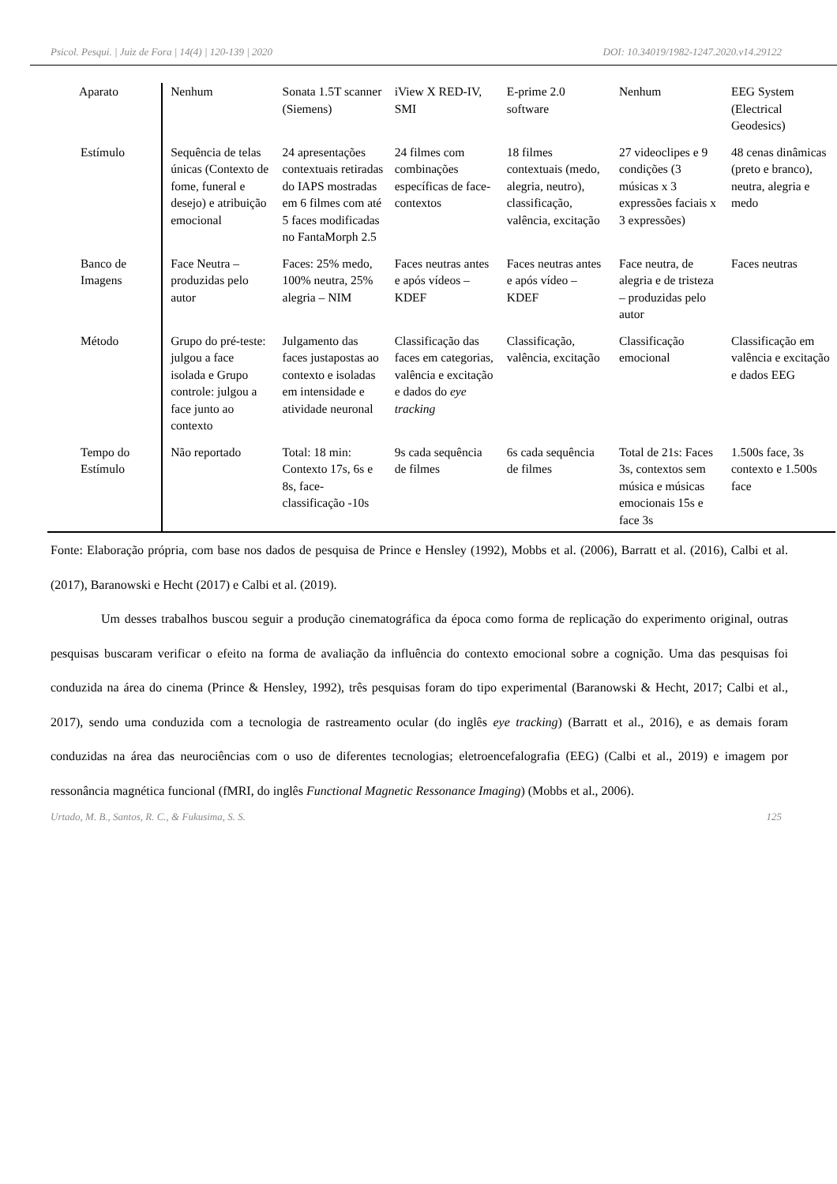Psicol. Pesqui. | Juiz de Fora | 14(4) | 120-139 | 2020 DOI: 10.34019/1982-1247.2020.v14.29122
| Aparato | Nenhum | Sonata 1.5T scanner (Siemens) | iView X RED-IV, SMI | E-prime 2.0 software | Nenhum | EEG System (Electrical Geodesics) |
| Estímulo | Sequência de telas únicas (Contexto de fome, funeral e desejo) e atribuição emocional | 24 apresentações contextuais retiradas do IAPS mostradas em 6 filmes com até 5 faces modificadas no FantaMorph 2.5 | 24 filmes com combinações específicas de face-contextos | 18 filmes contextuais (medo, alegria, neutro), classificação, valência, excitação | 27 videoclipes e 9 condições (3 músicas x 3 expressões faciais x 3 expressões) | 48 cenas dinâmicas (preto e branco), neutra, alegria e medo |
| Banco de Imagens | Face Neutra – produzidas pelo autor | Faces: 25% medo, 100% neutra, 25% alegria – NIM | Faces neutras antes e após vídeos – KDEF | Faces neutras antes e após vídeo – KDEF | Face neutra, de alegria e de tristeza – produzidas pelo autor | Faces neutras |
| Método | Grupo do pré-teste: julgou a face isolada e Grupo controle: julgou a face junto ao contexto | Julgamento das faces justapostas ao contexto e isoladas em intensidade e atividade neuronal | Classificação das faces em categorias, valência e excitação e dados do eye tracking | Classificação, valência, excitação | Classificação emocional | Classificação em valência e excitação e dados EEG |
| Tempo do Estímulo | Não reportado | Total: 18 min: Contexto 17s, 6s e 8s, face-classificação -10s | 9s cada sequência de filmes | 6s cada sequência de filmes | Total de 21s: Faces 3s, contextos sem música e músicas emocionais 15s e face 3s | 1.500s face, 3s contexto e 1.500s face |
Fonte: Elaboração própria, com base nos dados de pesquisa de Prince e Hensley (1992), Mobbs et al. (2006), Barratt et al. (2016), Calbi et al. (2017), Baranowski e Hecht (2017) e Calbi et al. (2019).
Um desses trabalhos buscou seguir a produção cinematográfica da época como forma de replicação do experimento original, outras pesquisas buscaram verificar o efeito na forma de avaliação da influência do contexto emocional sobre a cognição. Uma das pesquisas foi conduzida na área do cinema (Prince & Hensley, 1992), três pesquisas foram do tipo experimental (Baranowski & Hecht, 2017; Calbi et al., 2017), sendo uma conduzida com a tecnologia de rastreamento ocular (do inglês eye tracking) (Barratt et al., 2016), e as demais foram conduzidas na área das neurociências com o uso de diferentes tecnologias; eletroencefalografia (EEG) (Calbi et al., 2019) e imagem por ressonância magnética funcional (fMRI, do inglês Functional Magnetic Ressonance Imaging) (Mobbs et al., 2006).
Urtado, M. B., Santos, R. C., & Fukusima, S. S. 125